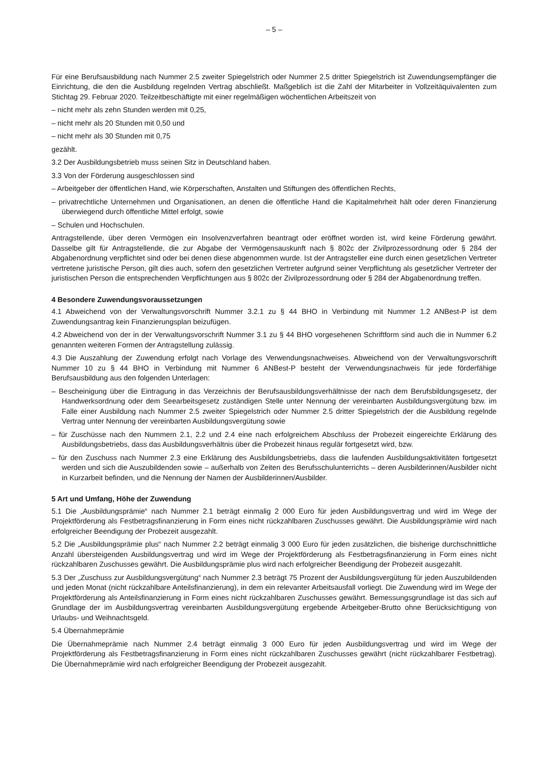– 5 –
Für eine Berufsausbildung nach Nummer 2.5 zweiter Spiegelstrich oder Nummer 2.5 dritter Spiegelstrich ist Zuwendungsempfänger die Einrichtung, die den die Ausbildung regelnden Vertrag abschließt. Maßgeblich ist die Zahl der Mitarbeiter in Vollzeitäquivalenten zum Stichtag 29. Februar 2020. Teilzeitbeschäftigte mit einer regelmäßigen wöchentlichen Arbeitszeit von
– nicht mehr als zehn Stunden werden mit 0,25,
– nicht mehr als 20 Stunden mit 0,50 und
– nicht mehr als 30 Stunden mit 0,75
gezählt.
3.2 Der Ausbildungsbetrieb muss seinen Sitz in Deutschland haben.
3.3 Von der Förderung ausgeschlossen sind
– Arbeitgeber der öffentlichen Hand, wie Körperschaften, Anstalten und Stiftungen des öffentlichen Rechts,
– privatrechtliche Unternehmen und Organisationen, an denen die öffentliche Hand die Kapitalmehrheit hält oder deren Finanzierung überwiegend durch öffentliche Mittel erfolgt, sowie
– Schulen und Hochschulen.
Antragstellende, über deren Vermögen ein Insolvenzverfahren beantragt oder eröffnet worden ist, wird keine Förderung gewährt. Dasselbe gilt für Antragstellende, die zur Abgabe der Vermögensauskunft nach § 802c der Zivilprozessordnung oder § 284 der Abgabenordnung verpflichtet sind oder bei denen diese abgenommen wurde. Ist der Antragsteller eine durch einen gesetzlichen Vertreter vertretene juristische Person, gilt dies auch, sofern den gesetzlichen Vertreter aufgrund seiner Verpflichtung als gesetzlicher Vertreter der juristischen Person die entsprechenden Verpflichtungen aus § 802c der Zivilprozessordnung oder § 284 der Abgabenordnung treffen.
4 Besondere Zuwendungsvoraussetzungen
4.1 Abweichend von der Verwaltungsvorschrift Nummer 3.2.1 zu § 44 BHO in Verbindung mit Nummer 1.2 ANBest-P ist dem Zuwendungsantrag kein Finanzierungsplan beizufügen.
4.2 Abweichend von der in der Verwaltungsvorschrift Nummer 3.1 zu § 44 BHO vorgesehenen Schriftform sind auch die in Nummer 6.2 genannten weiteren Formen der Antragstellung zulässig.
4.3 Die Auszahlung der Zuwendung erfolgt nach Vorlage des Verwendungsnachweises. Abweichend von der Verwaltungsvorschrift Nummer 10 zu § 44 BHO in Verbindung mit Nummer 6 ANBest-P besteht der Verwendungsnachweis für jede förderfähige Berufsausbildung aus den folgenden Unterlagen:
– Bescheinigung über die Eintragung in das Verzeichnis der Berufsausbildungsverhältnisse der nach dem Berufsbildungsgesetz, der Handwerksordnung oder dem Seearbeitsgesetz zuständigen Stelle unter Nennung der vereinbarten Ausbildungsvergütung bzw. im Falle einer Ausbildung nach Nummer 2.5 zweiter Spiegelstrich oder Nummer 2.5 dritter Spiegelstrich der die Ausbildung regelnde Vertrag unter Nennung der vereinbarten Ausbildungsvergütung sowie
– für Zuschüsse nach den Nummern 2.1, 2.2 und 2.4 eine nach erfolgreichem Abschluss der Probezeit eingereichte Erklärung des Ausbildungsbetriebs, dass das Ausbildungsverhältnis über die Probezeit hinaus regulär fortgesetzt wird, bzw.
– für den Zuschuss nach Nummer 2.3 eine Erklärung des Ausbildungsbetriebs, dass die laufenden Ausbildungsaktivitäten fortgesetzt werden und sich die Auszubildenden sowie – außerhalb von Zeiten des Berufsschulunterrichts – deren Ausbilderinnen/Ausbilder nicht in Kurzarbeit befinden, und die Nennung der Namen der Ausbilderinnen/Ausbilder.
5 Art und Umfang, Höhe der Zuwendung
5.1 Die „Ausbildungsprämie“ nach Nummer 2.1 beträgt einmalig 2 000 Euro für jeden Ausbildungsvertrag und wird im Wege der Projektförderung als Festbetragsfinanzierung in Form eines nicht rückzahlbaren Zuschusses gewährt. Die Ausbildungsprämie wird nach erfolgreicher Beendigung der Probezeit ausgezahlt.
5.2 Die „Ausbildungsprämie plus“ nach Nummer 2.2 beträgt einmalig 3 000 Euro für jeden zusätzlichen, die bisherige durchschnittliche Anzahl übersteigenden Ausbildungsvertrag und wird im Wege der Projektförderung als Festbetragsfinanzierung in Form eines nicht rückzahlbaren Zuschusses gewährt. Die Ausbildungsprämie plus wird nach erfolgreicher Beendigung der Probezeit ausgezahlt.
5.3 Der „Zuschuss zur Ausbildungsvergütung“ nach Nummer 2.3 beträgt 75 Prozent der Ausbildungsvergütung für jeden Auszubildenden und jeden Monat (nicht rückzahlbare Anteilsfinanzierung), in dem ein relevanter Arbeitsausfall vorliegt. Die Zuwendung wird im Wege der Projektförderung als Anteilsfinanzierung in Form eines nicht rückzahlbaren Zuschusses gewährt. Bemessungsgrundlage ist das sich auf Grundlage der im Ausbildungsvertrag vereinbarten Ausbildungsvergütung ergebende Arbeitgeber-Brutto ohne Berücksichtigung von Urlaubs- und Weihnachtsgeld.
5.4 Übernahmeprämie
Die Übernahmeprämie nach Nummer 2.4 beträgt einmalig 3 000 Euro für jeden Ausbildungsvertrag und wird im Wege der Projektförderung als Festbetragsfinanzierung in Form eines nicht rückzahlbaren Zuschusses gewährt (nicht rückzahlbarer Festbetrag). Die Übernahmeprämie wird nach erfolgreicher Beendigung der Probezeit ausgezahlt.